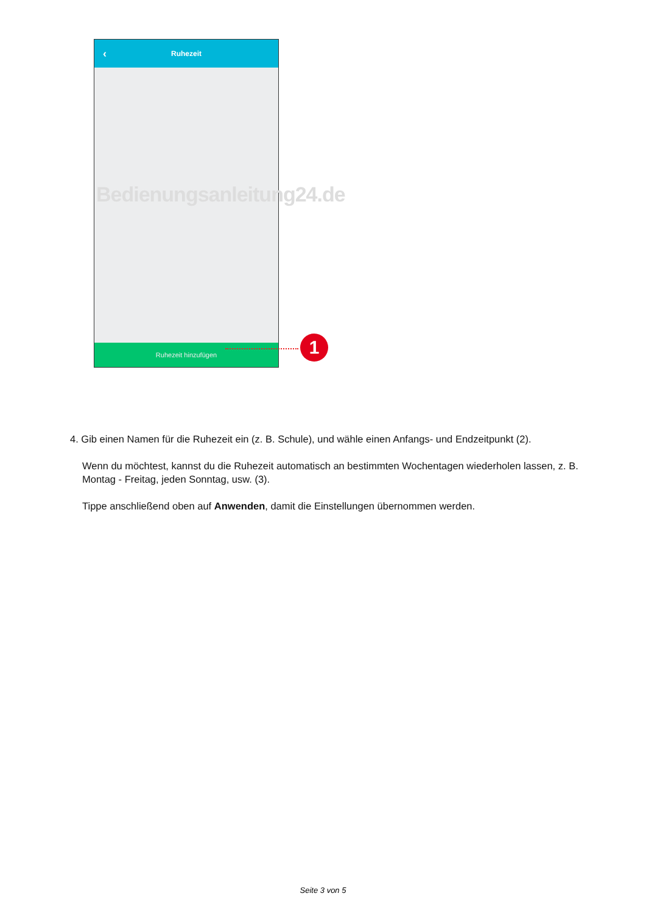‹ Ruhezeit
Ruhezeit hinzufügen
Bedienungsanleitung24.de
1
4. Gib einen Namen für die Ruhezeit ein (z. B. Schule), und wähle einen Anfangs- und Endzeitpunkt (2).
Wenn du möchtest, kannst du die Ruhezeit automatisch an bestimmten Wochentagen wiederholen lassen, z. B. Montag - Freitag, jeden Sonntag, usw. (3).
Tippe anschließend oben auf Anwenden, damit die Einstellungen übernommen werden.
Seite 3 von 5